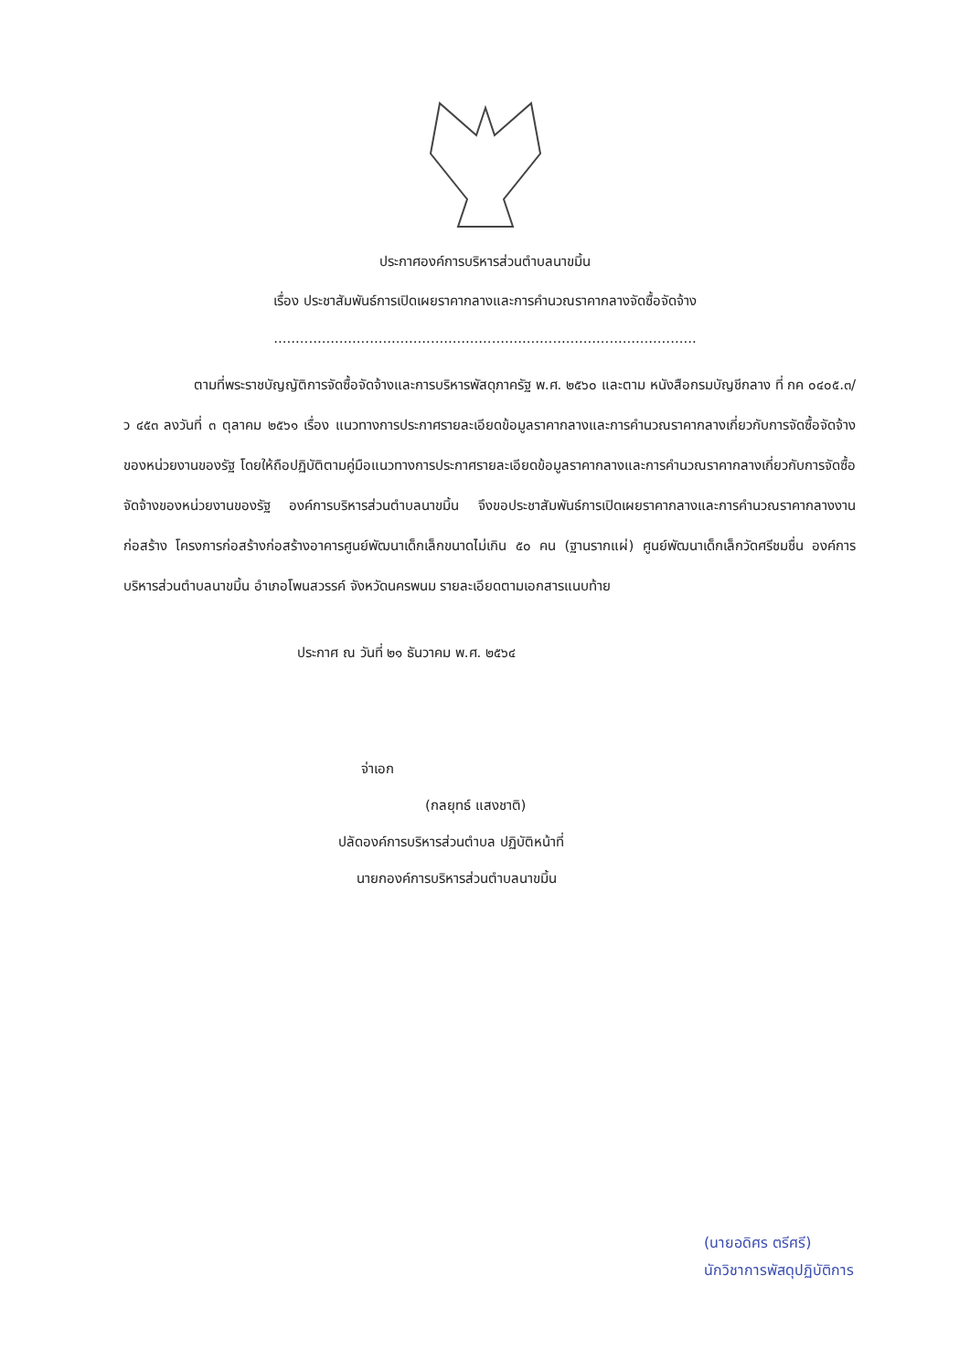ประกาศองค์การบริหารส่วนตำบลนาขมิ้น
เรื่อง ประชาสัมพันธ์การเปิดเผยราคากลางและการคำนวณราคากลางจัดซื้อจัดจ้าง
.................................................................................................
ตามที่พระราชบัญญัติการจัดซื้อจัดจ้างและการบริหารพัสดุภาครัฐ พ.ศ. ๒๕๖๐ และตาม หนังสือกรมบัญชีกลาง ที่ กค ๐๔๐๕.๓/ว ๔๕๓ ลงวันที่ ๓ ตุลาคม ๒๕๖๑ เรื่อง แนวทางการประกาศรายละเอียดข้อมูลราคากลางและการคำนวณราคากลางเกี่ยวกับการจัดซื้อจัดจ้างของหน่วยงานของรัฐ โดยให้ถือปฏิบัติตามคู่มือแนวทางการประกาศรายละเอียดข้อมูลราคากลางและการคำนวณราคากลางเกี่ยวกับการจัดซื้อจัดจ้างของหน่วยงานของรัฐ องค์การบริหารส่วนตำบลนาขมิ้น จึงขอประชาสัมพันธ์การเปิดเผยราคากลางและการคำนวณราคากลางงานก่อสร้าง โครงการก่อสร้างก่อสร้างอาคารศูนย์พัฒนาเด็กเล็กขนาดไม่เกิน ๕๐ คน (ฐานรากแผ่) ศูนย์พัฒนาเด็กเล็กวัดศรีชมชื่น องค์การบริหารส่วนตำบลนาขมิ้น อำเภอโพนสวรรค์ จังหวัดนครพนม รายละเอียดตามเอกสารแนบท้าย
ประกาศ ณ วันที่ ๒๑ ธันวาคม พ.ศ. ๒๕๖๔
จ่าเอก
(กลยุทธ์ แสงชาติ)
ปลัดองค์การบริหารส่วนตำบล ปฏิบัติหน้าที่
นายกองค์การบริหารส่วนตำบลนาขมิ้น
(นายอดิศร ตรีศรี)
นักวิชาการพัสดุปฏิบัติการ